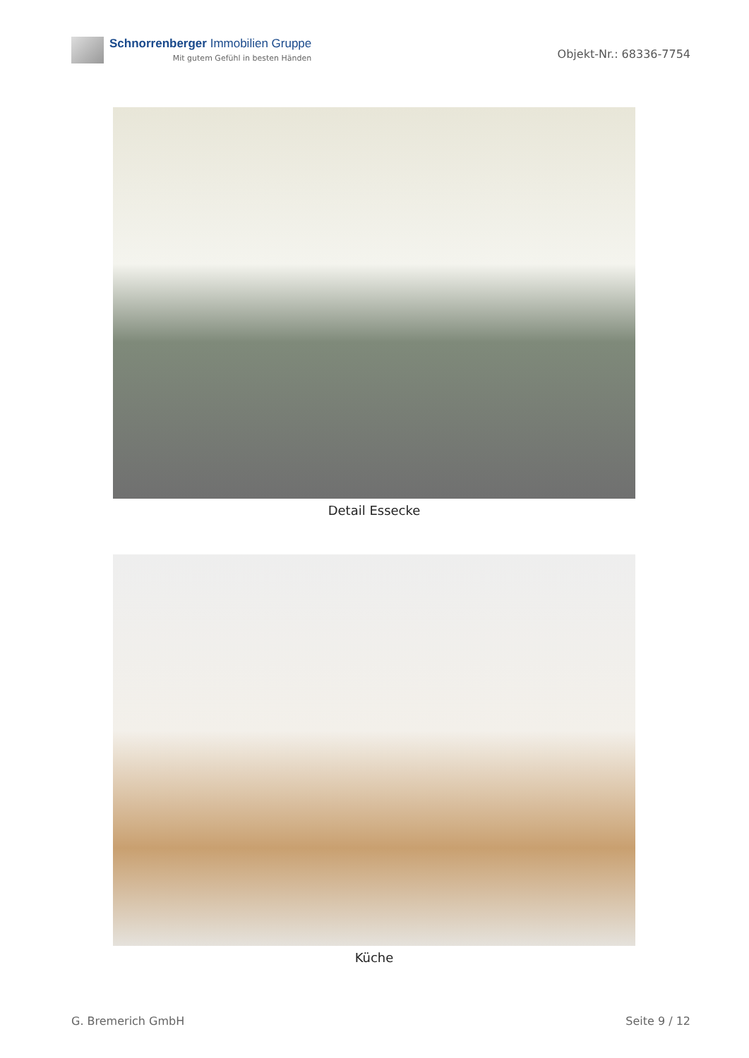Schnorrenberger Immobilien Gruppe
Mit gutem Gefühl in besten Händen
Objekt-Nr.: 68336-7754
Detail Essecke
Küche
G. Bremerich GmbH Seite 9 / 12